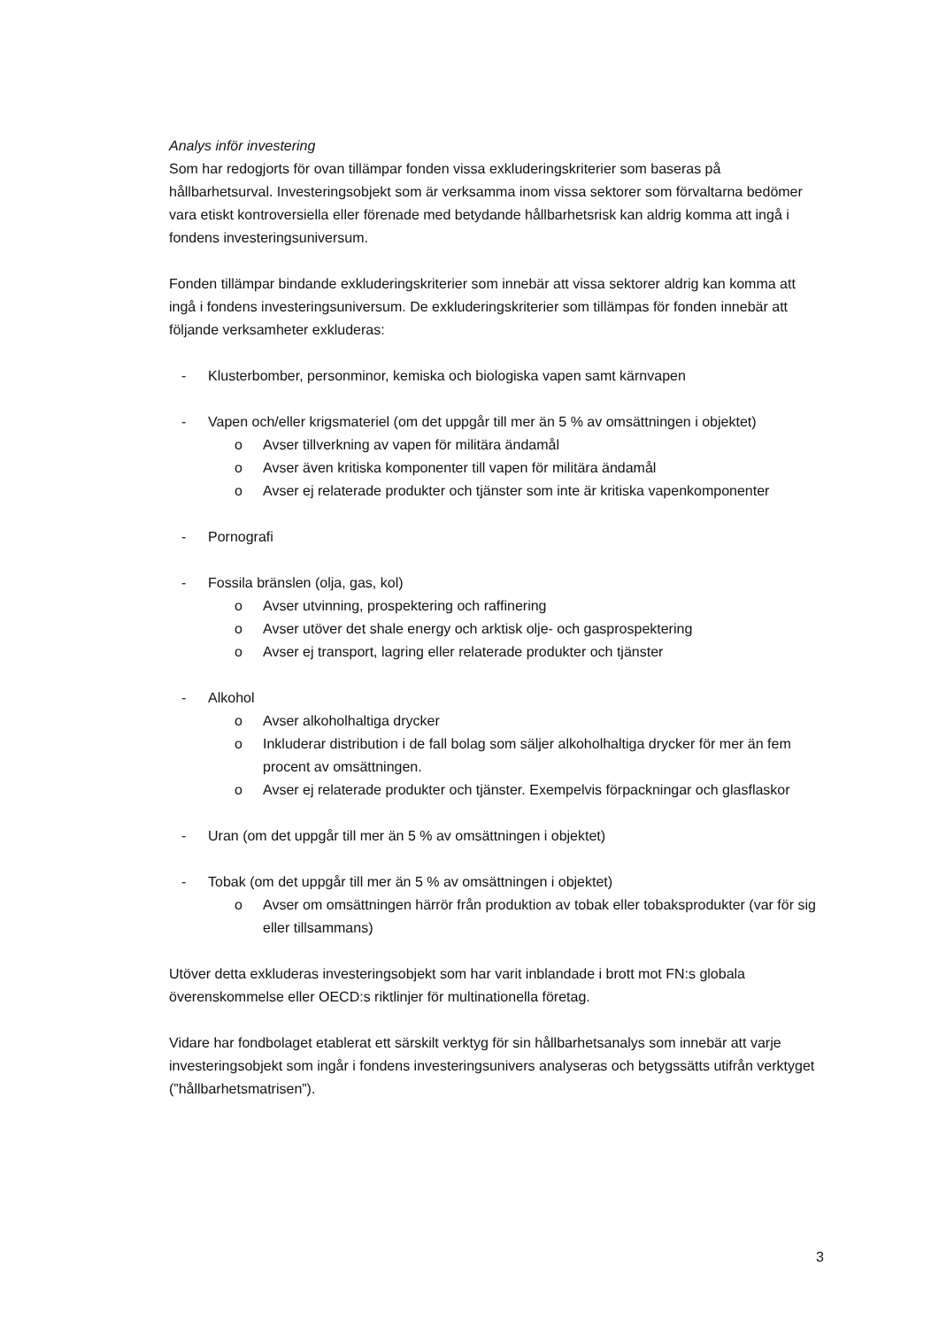Analys inför investering
Som har redogjorts för ovan tillämpar fonden vissa exkluderingskriterier som baseras på hållbarhetsurval. Investeringsobjekt som är verksamma inom vissa sektorer som förvaltarna bedömer vara etiskt kontroversiella eller förenade med betydande hållbarhetsrisk kan aldrig komma att ingå i fondens investeringsuniversum.
Fonden tillämpar bindande exkluderingskriterier som innebär att vissa sektorer aldrig kan komma att ingå i fondens investeringsuniversum. De exkluderingskriterier som tillämpas för fonden innebär att följande verksamheter exkluderas:
- Klusterbomber, personminor, kemiska och biologiska vapen samt kärnvapen
- Vapen och/eller krigsmateriel (om det uppgår till mer än 5 % av omsättningen i objektet)
o Avser tillverkning av vapen för militära ändamål
o Avser även kritiska komponenter till vapen för militära ändamål
o Avser ej relaterade produkter och tjänster som inte är kritiska vapenkomponenter
- Pornografi
- Fossila bränslen (olja, gas, kol)
o Avser utvinning, prospektering och raffinering
o Avser utöver det shale energy och arktisk olje- och gasprospektering
o Avser ej transport, lagring eller relaterade produkter och tjänster
- Alkohol
o Avser alkoholhaltiga drycker
o Inkluderar distribution i de fall bolag som säljer alkoholhaltiga drycker för mer än fem procent av omsättningen.
o Avser ej relaterade produkter och tjänster. Exempelvis förpackningar och glasflaskor
- Uran (om det uppgår till mer än 5 % av omsättningen i objektet)
- Tobak (om det uppgår till mer än 5 % av omsättningen i objektet)
o Avser om omsättningen härrör från produktion av tobak eller tobaksprodukter (var för sig eller tillsammans)
Utöver detta exkluderas investeringsobjekt som har varit inblandade i brott mot FN:s globala överenskommelse eller OECD:s riktlinjer för multinationella företag.
Vidare har fondbolaget etablerat ett särskilt verktyg för sin hållbarhetsanalys som innebär att varje investeringsobjekt som ingår i fondens investeringsunivers analyseras och betygssätts utifrån verktyget (”hållbarhetsmatrisen”).
3